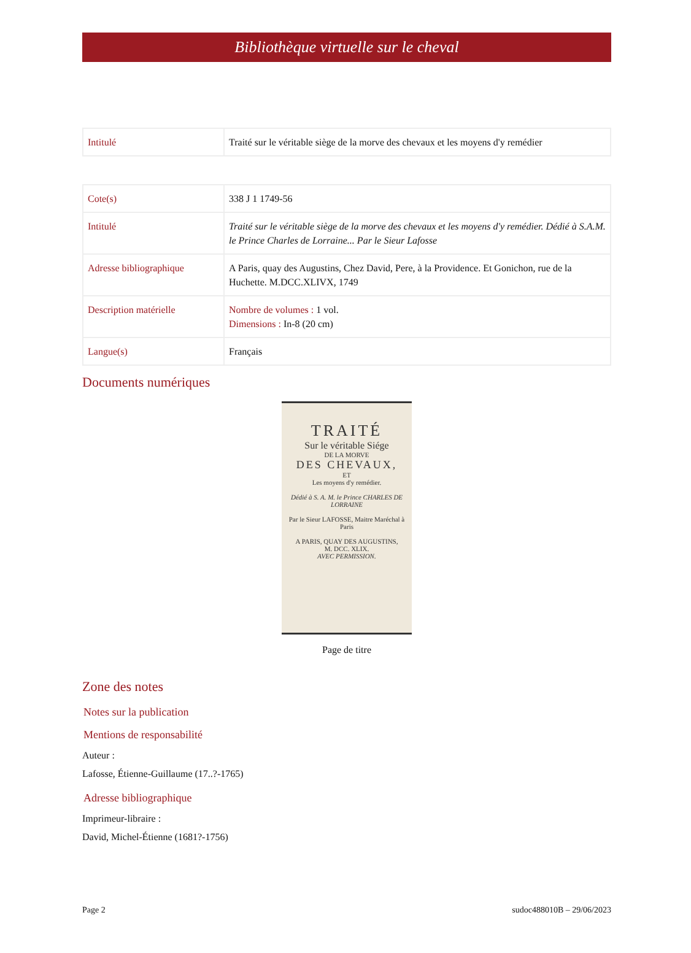Bibliothèque virtuelle sur le cheval
| Intitulé | Traité sur le véritable siège de la morve des chevaux et les moyens d'y remédier |
| Cote(s) | 338 J 1 1749-56 |
| Intitulé | Traité sur le véritable siège de la morve des chevaux et les moyens d'y remédier. Dédié à S.A.M. le Prince Charles de Lorraine... Par le Sieur Lafosse |
| Adresse bibliographique | A Paris, quay des Augustins, Chez David, Pere, à la Providence. Et Gonichon, rue de la Huchette. M.DCC.XLIVX, 1749 |
| Description matérielle | Nombre de volumes : 1 vol. Dimensions : In-8 (20 cm) |
| Langue(s) | Français |
Documents numériques
TRAITÉ
Sur le véritable Siége
DE LA MORVE
DES CHEVAUX,
ET
Les moyens d'y remédier.
Dédié à S. A. M. le Prince CHARLES DE LORRAINE
Par le Sieur LAFOSSE, Maitre Maréchal à Paris
A PARIS, QUAY DES AUGUSTINS,
M. DCC. XLIX.
AVEC PERMISSION.
Page de titre
Zone des notes
Notes sur la publication
Mentions de responsabilité
Auteur :
Lafosse, Étienne-Guillaume (17..?-1765)
Adresse bibliographique
Imprimeur-libraire :
David, Michel-Étienne (1681?-1756)
Page 2 sudoc488010B – 29/06/2023